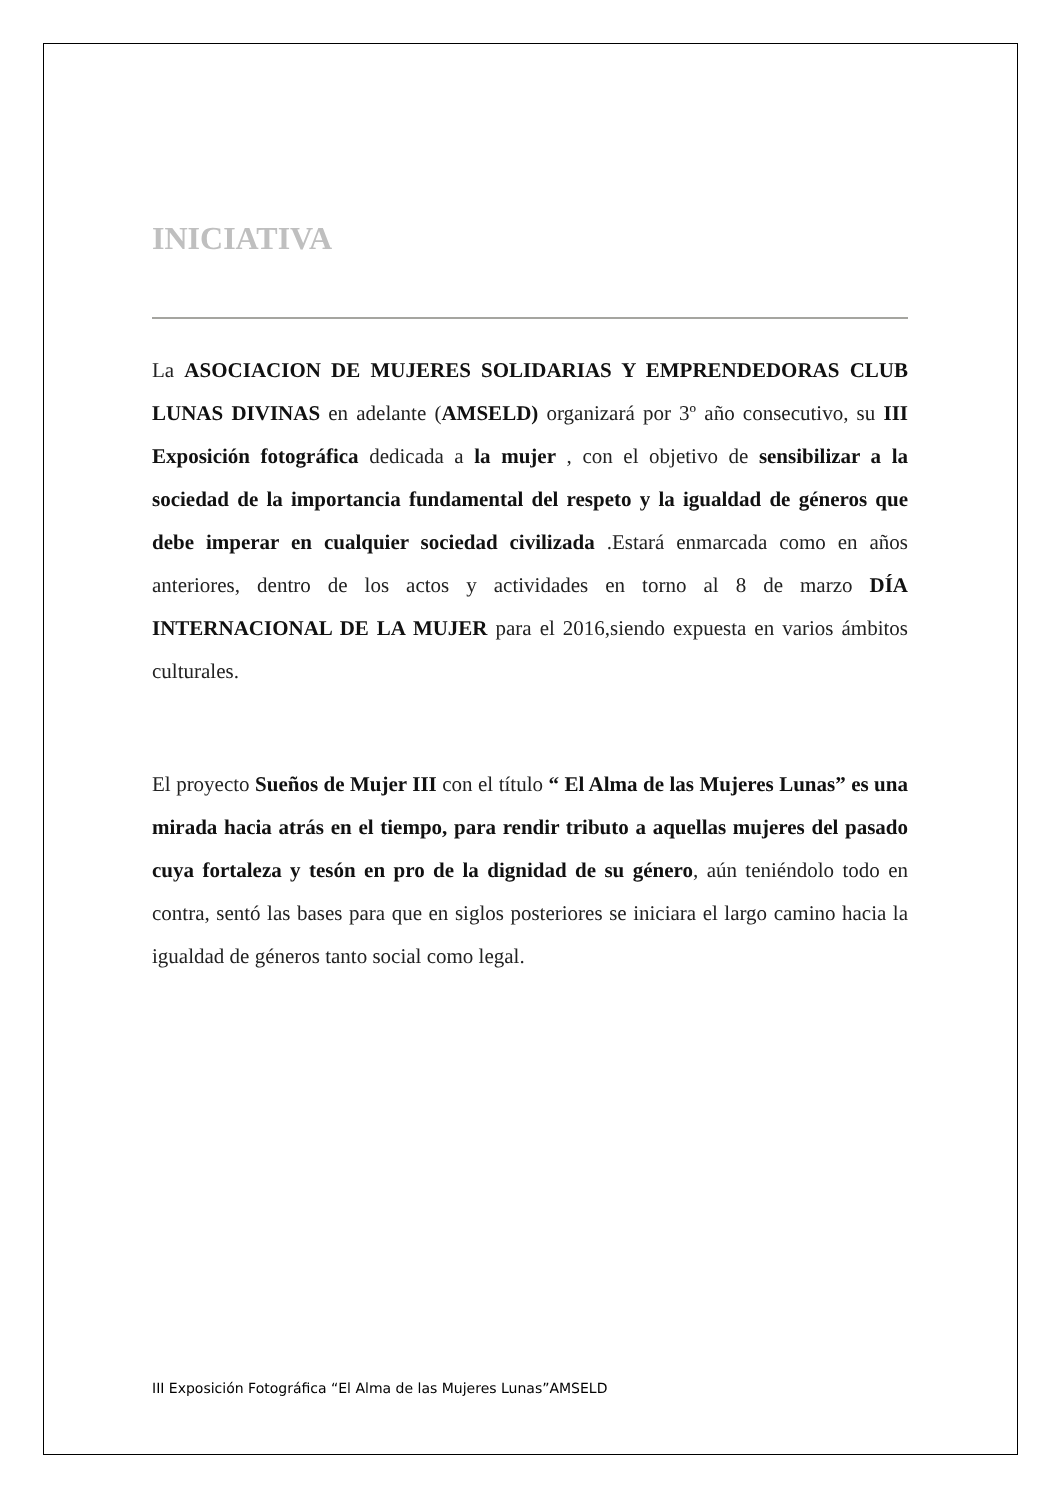INICIATIVA
La ASOCIACION DE MUJERES SOLIDARIAS Y EMPRENDEDORAS CLUB LUNAS DIVINAS en adelante (AMSELD) organizará por 3º año consecutivo, su III Exposición fotográfica dedicada a la mujer , con el objetivo de sensibilizar a la sociedad de la importancia fundamental del respeto y la igualdad de géneros que debe imperar en cualquier sociedad civilizada .Estará enmarcada como en años anteriores, dentro de los actos y actividades en torno al 8 de marzo DÍA INTERNACIONAL DE LA MUJER para el 2016,siendo expuesta en varios ámbitos culturales.
El proyecto Sueños de Mujer III con el título “ El Alma de las Mujeres Lunas” es una mirada hacia atrás en el tiempo, para rendir tributo a aquellas mujeres del pasado cuya fortaleza y tesón en pro de la dignidad de su género, aún teniéndolo todo en contra, sentó las bases para que en siglos posteriores se iniciara el largo camino hacia la igualdad de géneros tanto social como legal.
III Exposición Fotográfica “El Alma de las Mujeres Lunas”AMSELD